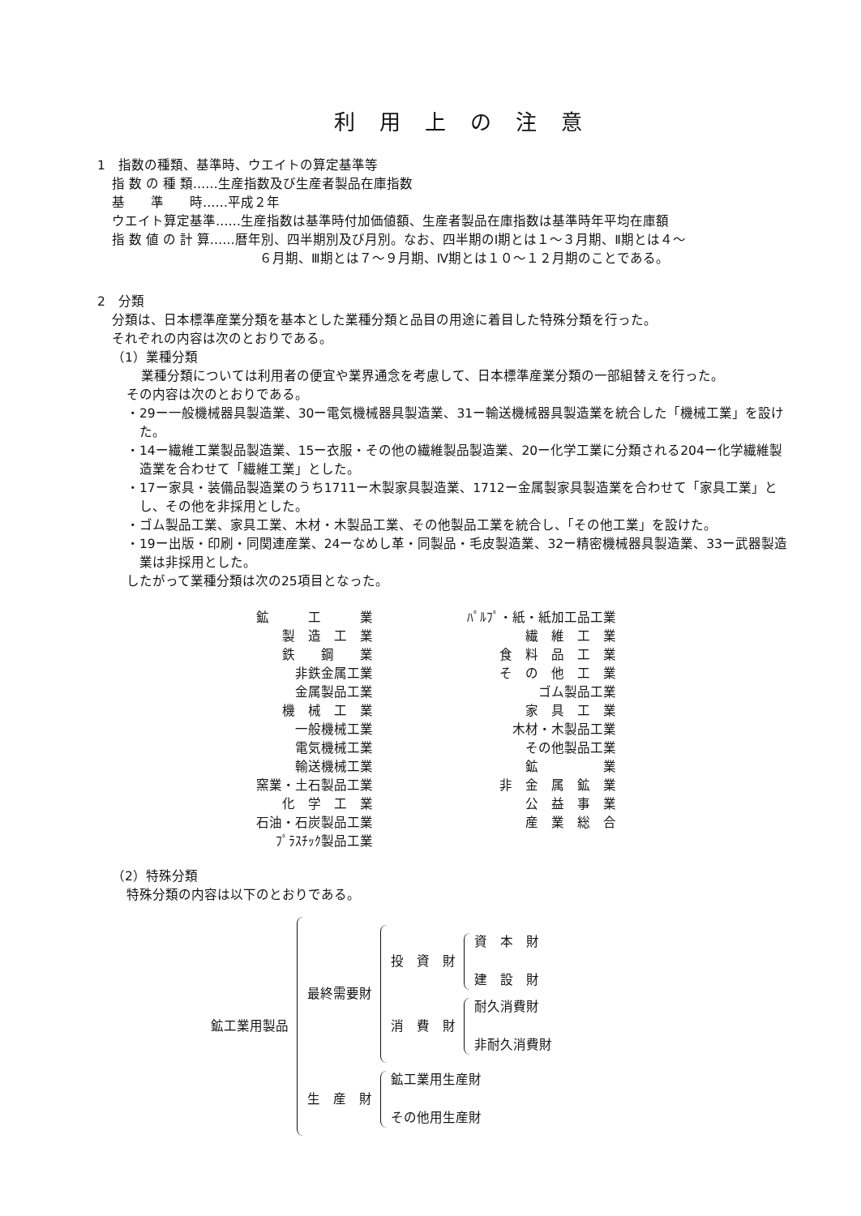利用上の注意
1　指数の種類、基準時、ウエイトの算定基準等
指 数 の 種 類……生産指数及び生産者製品在庫指数
基　　準　　時……平成２年
ウエイト算定基準……生産指数は基準時付加価値額、生産者製品在庫指数は基準時年平均在庫額
指 数 値 の 計 算……暦年別、四半期別及び月別。なお、四半期のⅠ期とは１～３月期、Ⅱ期とは４～
６月期、Ⅲ期とは７～９月期、Ⅳ期とは１０～１２月期のことである。
2　分類
分類は、日本標準産業分類を基本とした業種分類と品目の用途に着目した特殊分類を行った。
それぞれの内容は次のとおりである。
（1）業種分類
業種分類については利用者の便宜や業界通念を考慮して、日本標準産業分類の一部組替えを行った。
その内容は次のとおりである。
・29ー一般機械器具製造業、30ー電気機械器具製造業、31ー輸送機械器具製造業を統合した「機械工業」を設けた。
・14ー繊維工業製品製造業、15ー衣服・その他の繊維製品製造業、20ー化学工業に分類される204ー化学繊維製造業を合わせて「繊維工業」とした。
・17ー家具・装備品製造業のうち1711ー木製家具製造業、1712ー金属製家具製造業を合わせて「家具工業」とし、その他を非採用とした。
・ゴム製品工業、家具工業、木材・木製品工業、その他製品工業を統合し、「その他工業」を設けた。
・19ー出版・印刷・同関連産業、24ーなめし革・同製品・毛皮製造業、32ー精密機械器具製造業、33ー武器製造業は非採用とした。
したがって業種分類は次の25項目となった。
鉱　　　工　　　業
製　造　工　業
鉄　　鋼　　業
非鉄金属工業
金属製品工業
機　械　工　業
一般機械工業
電気機械工業
輸送機械工業
窯業・土石製品工業
化　学　工　業
石油・石炭製品工業
ﾌﾟﾗｽﾁｯｸ製品工業
ﾊﾟﾙﾌﾟ・紙・紙加工品工業
繊　維　工　業
食　料　品　工　業
そ　の　他　工　業
ゴム製品工業
家　具　工　業
木材・木製品工業
その他製品工業
鉱　　　　　業
非　金　属　鉱　業
公　益　事　業
産　業　総　合
（2）特殊分類
特殊分類の内容は以下のとおりである。
鉱工業用製品
最終需要財
投　資　財
資　本　財
建　設　財
消　費　財
耐久消費財
非耐久消費財
生　産　財
鉱工業用生産財
その他用生産財